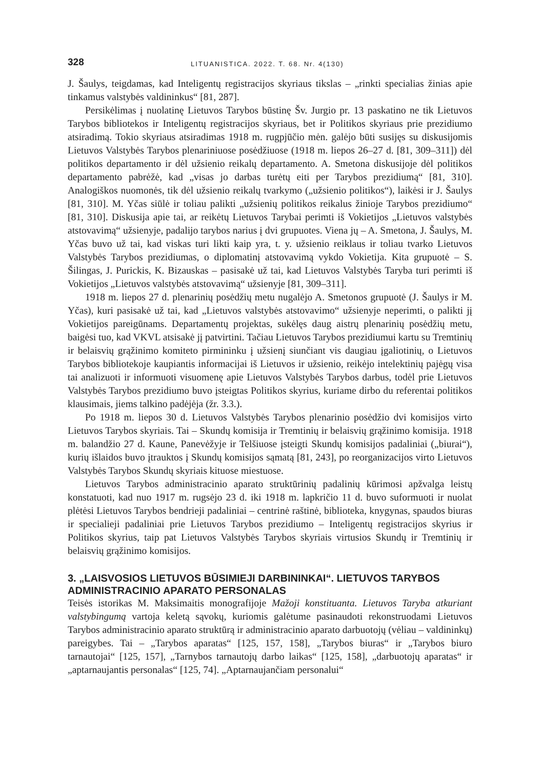328 LITUANISTICA. 2022. T. 68. Nr. 4(130)
J. Šaulys, teigdamas, kad Inteligentų registracijos skyriaus tikslas – „rinkti specialias žinias apie tinkamus valstybės valdininkus“ [81, 287].
Persikėlimas į nuolatinę Lietuvos Tarybos būstinę Šv. Jurgio pr. 13 paskatino ne tik Lietuvos Tarybos bibliotekos ir Inteligentų registracijos skyriaus, bet ir Politikos skyriaus prie prezidiumo atsiradimą. Tokio skyriaus atsiradimas 1918 m. rugpjūčio mėn. galėjo būti susijęs su diskusijomis Lietuvos Valstybės Tarybos plenariniuose posėdžiuose (1918 m. liepos 26–27 d. [81, 309–311]) dėl politikos departamento ir dėl užsienio reikalų departamento. A. Smetona diskusijoje dėl politikos departamento pabrėžė, kad „visas jo darbas turėtų eiti per Tarybos prezidiumą“ [81, 310]. Analogiškos nuomonės, tik dėl užsienio reikalų tvarkymo („užsienio politikos“), laikėsi ir J. Šaulys [81, 310]. M. Yčas siūlė ir toliau palikti „užsienių politikos reikalus žinioje Tarybos prezidiumo“ [81, 310]. Diskusija apie tai, ar reikėtų Lietuvos Tarybai perimti iš Vokietijos „Lietuvos valstybės atstovavimą“ užsienyje, padalijo tarybos narius į dvi grupuotes. Viena jų – A. Smetona, J. Šaulys, M. Yčas buvo už tai, kad viskas turi likti kaip yra, t. y. užsienio reiklaus ir toliau tvarko Lietuvos Valstybės Tarybos prezidiumas, o diplomatinį atstovavimą vykdo Vokietija. Kita grupuotė – S. Šilingas, J. Purickis, K. Bizauskas – pasisakė už tai, kad Lietuvos Valstybės Taryba turi perimti iš Vokietijos „Lietuvos valstybės atstovavimą“ užsienyje [81, 309–311].
1918 m. liepos 27 d. plenarinių posėdžių metu nugalėjo A. Smetonos grupuotė (J. Šaulys ir M. Yčas), kuri pasisakė už tai, kad „Lietuvos valstybės atstovavimo“ užsienyje neperimti, o palikti jį Vokietijos pareigūnams. Departamentų projektas, sukėlęs daug aistrų plenarinių posėdžių metu, baigėsi tuo, kad VKVL atsisakė jį patvirtini. Tačiau Lietuvos Tarybos prezidiumui kartu su Tremtinių ir belaisvių grąžinimo komiteto pirmininku į užsienį siunčiant vis daugiau įgaliotinių, o Lietuvos Tarybos bibliotekoje kaupiantis informacijai iš Lietuvos ir užsienio, reikėjo intelektinių pajėgų visa tai analizuoti ir informuoti visuomenę apie Lietuvos Valstybės Tarybos darbus, todėl prie Lietuvos Valstybės Tarybos prezidiumo buvo įsteigtas Politikos skyrius, kuriame dirbo du referentai politikos klausimais, jiems talkino padėjėja (žr. 3.3.).
Po 1918 m. liepos 30 d. Lietuvos Valstybės Tarybos plenarinio posėdžio dvi komisijos virto Lietuvos Tarybos skyriais. Tai – Skundų komisija ir Tremtinių ir belaisvių grąžinimo komisija. 1918 m. balandžio 27 d. Kaune, Panevėžyje ir Telšiuose įsteigti Skundų komisijos padaliniai („biurai“), kurių išlaidos buvo įtrauktos į Skundų komisijos sąmatą [81, 243], po reorganizacijos virto Lietuvos Valstybės Tarybos Skundų skyriais kituose miestuose.
Lietuvos Tarybos administracinio aparato struktūrinių padalinių kūrimosi apžvalga leistų konstatuoti, kad nuo 1917 m. rugsėjo 23 d. iki 1918 m. lapkričio 11 d. buvo suformuoti ir nuolat plėtėsi Lietuvos Tarybos bendrieji padaliniai – centrinė raštinė, biblioteka, knygynas, spaudos biuras ir specialieji padaliniai prie Lietuvos Tarybos prezidiumo – Inteligentų registracijos skyrius ir Politikos skyrius, taip pat Lietuvos Valstybės Tarybos skyriais virtusios Skundų ir Tremtinių ir belaisvių grąžinimo komisijos.
3. „LAISVOSIOS LIETUVOS BŪSIMIEJI DARBININKAI“. LIETUVOS TARYBOS ADMINISTRACINIO APARATO PERSONALAS
Teisės istorikas M. Maksimaitis monografijoje Mažoji konstituanta. Lietuvos Taryba atkuriant valstybingumą vartoja keletą sąvokų, kuriomis galėtume pasinaudoti rekonstruodami Lietuvos Tarybos administracinio aparato struktūrą ir administracinio aparato darbuotojų (vėliau – valdininkų) pareigybes. Tai – „Tarybos aparatas“ [125, 157, 158], „Tarybos biuras“ ir „Tarybos biuro tarnautojai“ [125, 157], „Tarnybos tarnautojų darbo laikas“ [125, 158], „darbuotojų aparatas“ ir „aptarnaujantis personalas“ [125, 74]. „Aptarnaujančiam personalui“